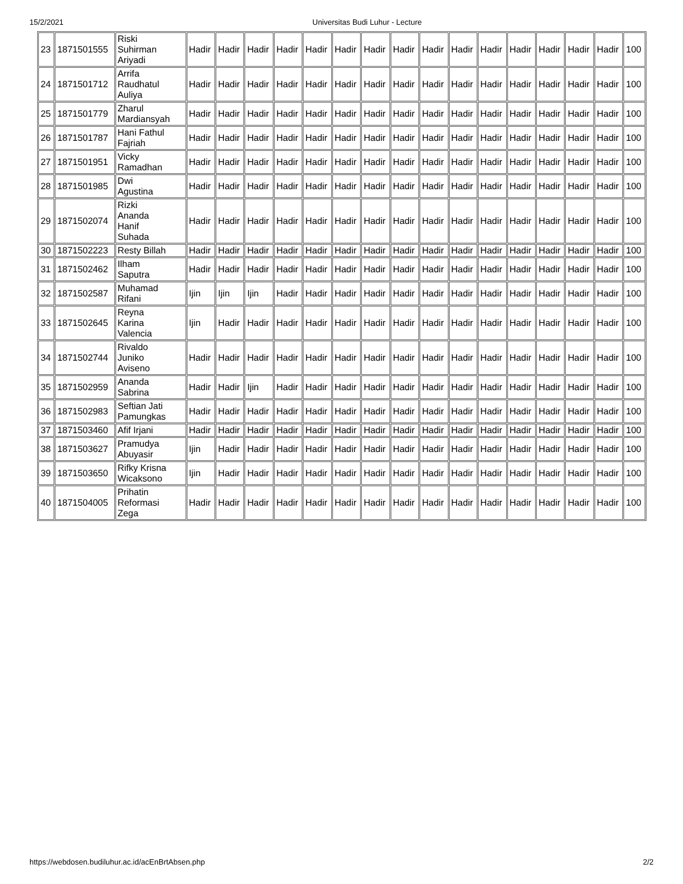15/2/2021 Universitas Budi Luhur - Lecture
| 23 | 1871501555 | Riski Suhirman Ariyadi | Hadir | Hadir | Hadir | Hadir | Hadir | Hadir | Hadir | Hadir | Hadir | Hadir | Hadir | Hadir | Hadir | Hadir | Hadir | 100 |
| 24 | 1871501712 | Arrifa Raudhatul Auliya | Hadir | Hadir | Hadir | Hadir | Hadir | Hadir | Hadir | Hadir | Hadir | Hadir | Hadir | Hadir | Hadir | Hadir | Hadir | 100 |
| 25 | 1871501779 | Zharul Mardiansyah | Hadir | Hadir | Hadir | Hadir | Hadir | Hadir | Hadir | Hadir | Hadir | Hadir | Hadir | Hadir | Hadir | Hadir | Hadir | 100 |
| 26 | 1871501787 | Hani Fathul Fajriah | Hadir | Hadir | Hadir | Hadir | Hadir | Hadir | Hadir | Hadir | Hadir | Hadir | Hadir | Hadir | Hadir | Hadir | Hadir | 100 |
| 27 | 1871501951 | Vicky Ramadhan | Hadir | Hadir | Hadir | Hadir | Hadir | Hadir | Hadir | Hadir | Hadir | Hadir | Hadir | Hadir | Hadir | Hadir | Hadir | 100 |
| 28 | 1871501985 | Dwi Agustina | Hadir | Hadir | Hadir | Hadir | Hadir | Hadir | Hadir | Hadir | Hadir | Hadir | Hadir | Hadir | Hadir | Hadir | Hadir | 100 |
| 29 | 1871502074 | Rizki Ananda Hanif Suhada | Hadir | Hadir | Hadir | Hadir | Hadir | Hadir | Hadir | Hadir | Hadir | Hadir | Hadir | Hadir | Hadir | Hadir | Hadir | 100 |
| 30 | 1871502223 | Resty Billah | Hadir | Hadir | Hadir | Hadir | Hadir | Hadir | Hadir | Hadir | Hadir | Hadir | Hadir | Hadir | Hadir | Hadir | Hadir | 100 |
| 31 | 1871502462 | Ilham Saputra | Hadir | Hadir | Hadir | Hadir | Hadir | Hadir | Hadir | Hadir | Hadir | Hadir | Hadir | Hadir | Hadir | Hadir | Hadir | 100 |
| 32 | 1871502587 | Muhamad Rifani | Ijin | Ijin | Ijin | Hadir | Hadir | Hadir | Hadir | Hadir | Hadir | Hadir | Hadir | Hadir | Hadir | Hadir | Hadir | 100 |
| 33 | 1871502645 | Reyna Karina Valencia | Ijin | Hadir | Hadir | Hadir | Hadir | Hadir | Hadir | Hadir | Hadir | Hadir | Hadir | Hadir | Hadir | Hadir | Hadir | 100 |
| 34 | 1871502744 | Rivaldo Juniko Aviseno | Hadir | Hadir | Hadir | Hadir | Hadir | Hadir | Hadir | Hadir | Hadir | Hadir | Hadir | Hadir | Hadir | Hadir | Hadir | 100 |
| 35 | 1871502959 | Ananda Sabrina | Hadir | Hadir | Ijin | Hadir | Hadir | Hadir | Hadir | Hadir | Hadir | Hadir | Hadir | Hadir | Hadir | Hadir | Hadir | 100 |
| 36 | 1871502983 | Seftian Jati Pamungkas | Hadir | Hadir | Hadir | Hadir | Hadir | Hadir | Hadir | Hadir | Hadir | Hadir | Hadir | Hadir | Hadir | Hadir | Hadir | 100 |
| 37 | 1871503460 | Afif Irjani | Hadir | Hadir | Hadir | Hadir | Hadir | Hadir | Hadir | Hadir | Hadir | Hadir | Hadir | Hadir | Hadir | Hadir | Hadir | 100 |
| 38 | 1871503627 | Pramudya Abuyasir | Ijin | Hadir | Hadir | Hadir | Hadir | Hadir | Hadir | Hadir | Hadir | Hadir | Hadir | Hadir | Hadir | Hadir | Hadir | 100 |
| 39 | 1871503650 | Rifky Krisna Wicaksono | Ijin | Hadir | Hadir | Hadir | Hadir | Hadir | Hadir | Hadir | Hadir | Hadir | Hadir | Hadir | Hadir | Hadir | Hadir | 100 |
| 40 | 1871504005 | Prihatin Reformasi Zega | Hadir | Hadir | Hadir | Hadir | Hadir | Hadir | Hadir | Hadir | Hadir | Hadir | Hadir | Hadir | Hadir | Hadir | Hadir | 100 |
https://webdosen.budiluhur.ac.id/acEnBrtAbsen.php 2/2